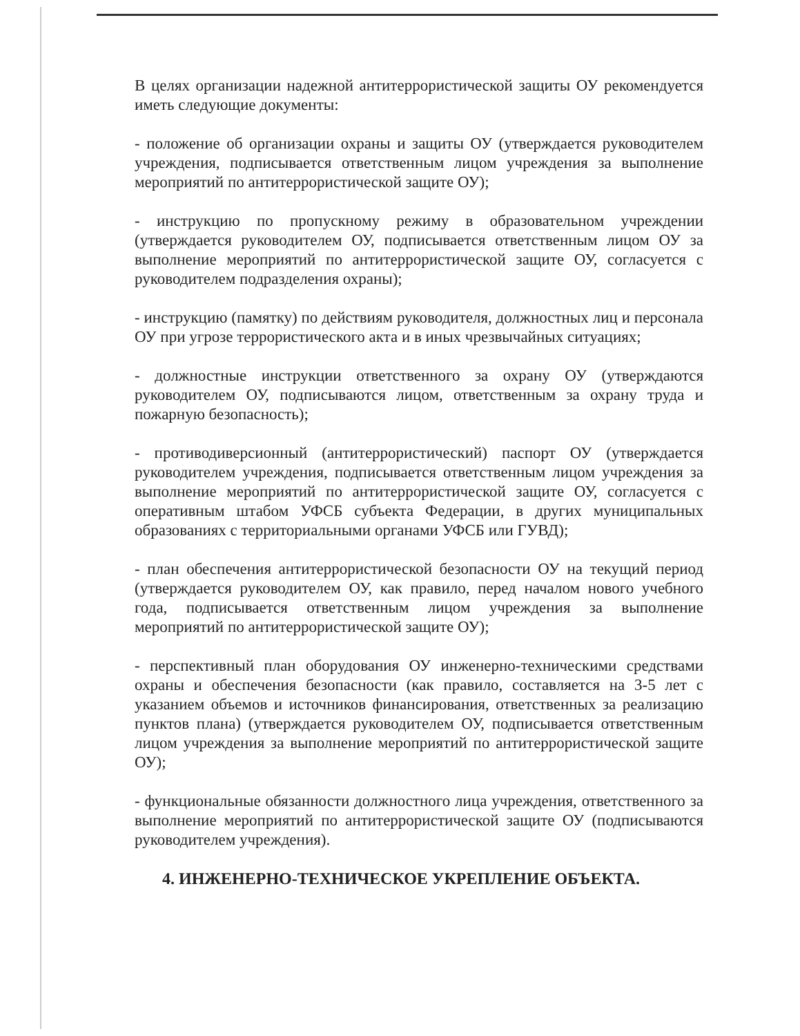В целях организации надежной антитеррористической защиты ОУ рекомендуется иметь следующие документы:
- положение об организации охраны и защиты ОУ (утверждается руководителем учреждения, подписывается ответственным лицом учреждения за выполнение мероприятий по антитеррористической защите ОУ);
- инструкцию по пропускному режиму в образовательном учреждении (утверждается руководителем ОУ, подписывается ответственным лицом ОУ за выполнение мероприятий по антитеррористической защите ОУ, согласуется с руководителем подразделения охраны);
- инструкцию (памятку) по действиям руководителя, должностных лиц и персонала ОУ при угрозе террористического акта и в иных чрезвычайных ситуациях;
- должностные инструкции ответственного за охрану ОУ (утверждаются руководителем ОУ, подписываются лицом, ответственным за охрану труда и пожарную безопасность);
- противодиверсионный (антитеррористический) паспорт ОУ (утверждается руководителем учреждения, подписывается ответственным лицом учреждения за выполнение мероприятий по антитеррористической защите ОУ, согласуется с оперативным штабом УФСБ субъекта Федерации, в других муниципальных образованиях с территориальными органами УФСБ или ГУВД);
- план обеспечения антитеррористической безопасности ОУ на текущий период (утверждается руководителем ОУ, как правило, перед началом нового учебного года, подписывается ответственным лицом учреждения за выполнение мероприятий по антитеррористической защите ОУ);
- перспективный план оборудования ОУ инженерно-техническими средствами охраны и обеспечения безопасности (как правило, составляется на 3-5 лет с указанием объемов и источников финансирования, ответственных за реализацию пунктов плана) (утверждается руководителем ОУ, подписывается ответственным лицом учреждения за выполнение мероприятий по антитеррористической защите ОУ);
- функциональные обязанности должностного лица учреждения, ответственного за выполнение мероприятий по антитеррористической защите ОУ (подписываются руководителем учреждения).
4. ИНЖЕНЕРНО-ТЕХНИЧЕСКОЕ УКРЕПЛЕНИЕ ОБЪЕКТА.